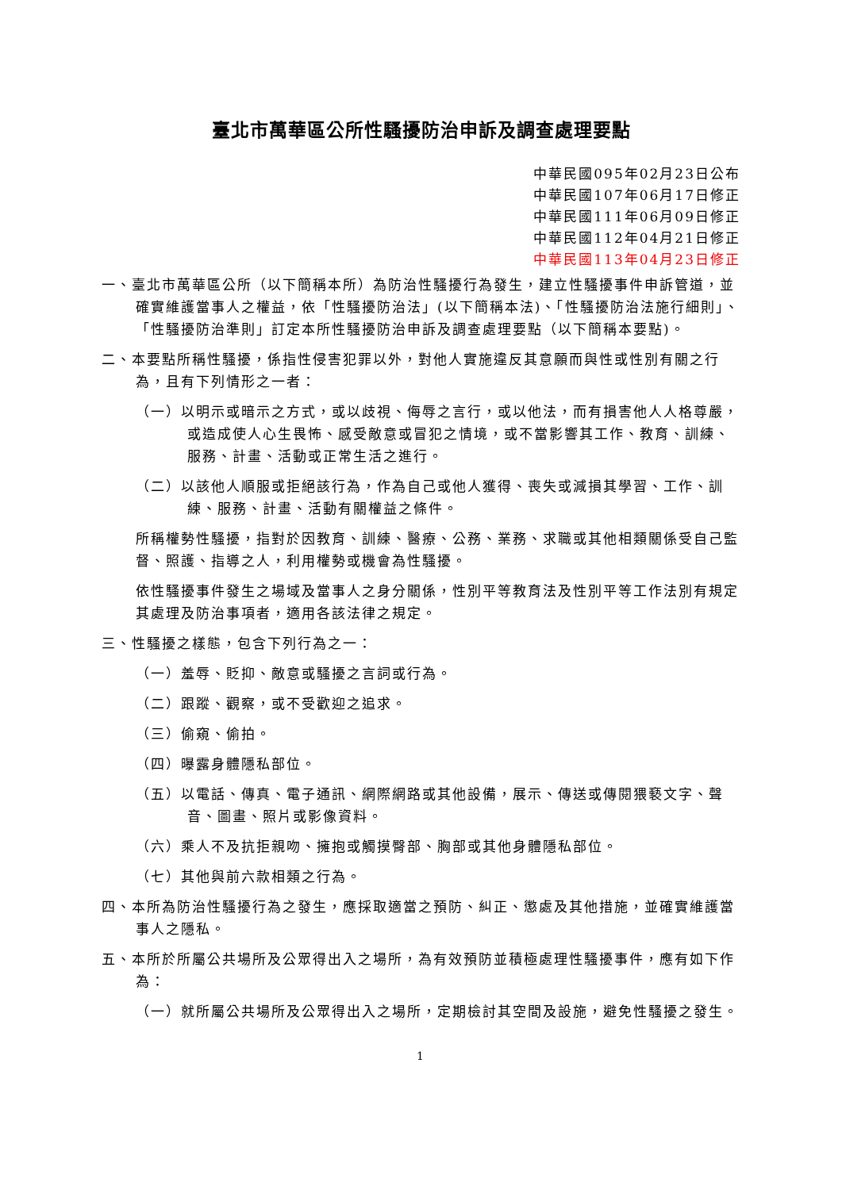臺北市萬華區公所性騷擾防治申訴及調查處理要點
中華民國095年02月23日公布
中華民國107年06月17日修正
中華民國111年06月09日修正
中華民國112年04月21日修正
中華民國113年04月23日修正
一、臺北市萬華區公所（以下簡稱本所）為防治性騷擾行為發生，建立性騷擾事件申訴管道，並確實維護當事人之權益，依「性騷擾防治法」(以下簡稱本法)、「性騷擾防治法施行細則」、「性騷擾防治準則」訂定本所性騷擾防治申訴及調查處理要點（以下簡稱本要點)。
二、本要點所稱性騷擾，係指性侵害犯罪以外，對他人實施違反其意願而與性或性別有關之行為，且有下列情形之一者：
（一）以明示或暗示之方式，或以歧視、侮辱之言行，或以他法，而有損害他人人格尊嚴，或造成使人心生畏怖、感受敵意或冒犯之情境，或不當影響其工作、教育、訓練、服務、計畫、活動或正常生活之進行。
（二）以該他人順服或拒絕該行為，作為自己或他人獲得、喪失或減損其學習、工作、訓練、服務、計畫、活動有關權益之條件。
所稱權勢性騷擾，指對於因教育、訓練、醫療、公務、業務、求職或其他相類關係受自己監督、照護、指導之人，利用權勢或機會為性騷擾。
依性騷擾事件發生之場域及當事人之身分關係，性別平等教育法及性別平等工作法別有規定其處理及防治事項者，適用各該法律之規定。
三、性騷擾之樣態，包含下列行為之一：
（一）羞辱、貶抑、敵意或騷擾之言詞或行為。
（二）跟蹤、觀察，或不受歡迎之追求。
（三）偷窺、偷拍。
（四）曝露身體隱私部位。
（五）以電話、傳真、電子通訊、網際網路或其他設備，展示、傳送或傳閱猥褻文字、聲音、圖畫、照片或影像資料。
（六）乘人不及抗拒親吻、擁抱或觸摸臀部、胸部或其他身體隱私部位。
（七）其他與前六款相類之行為。
四、本所為防治性騷擾行為之發生，應採取適當之預防、糾正、懲處及其他措施，並確實維護當事人之隱私。
五、本所於所屬公共場所及公眾得出入之場所，為有效預防並積極處理性騷擾事件，應有如下作為：
（一）就所屬公共場所及公眾得出入之場所，定期檢討其空間及設施，避免性騷擾之發生。
1